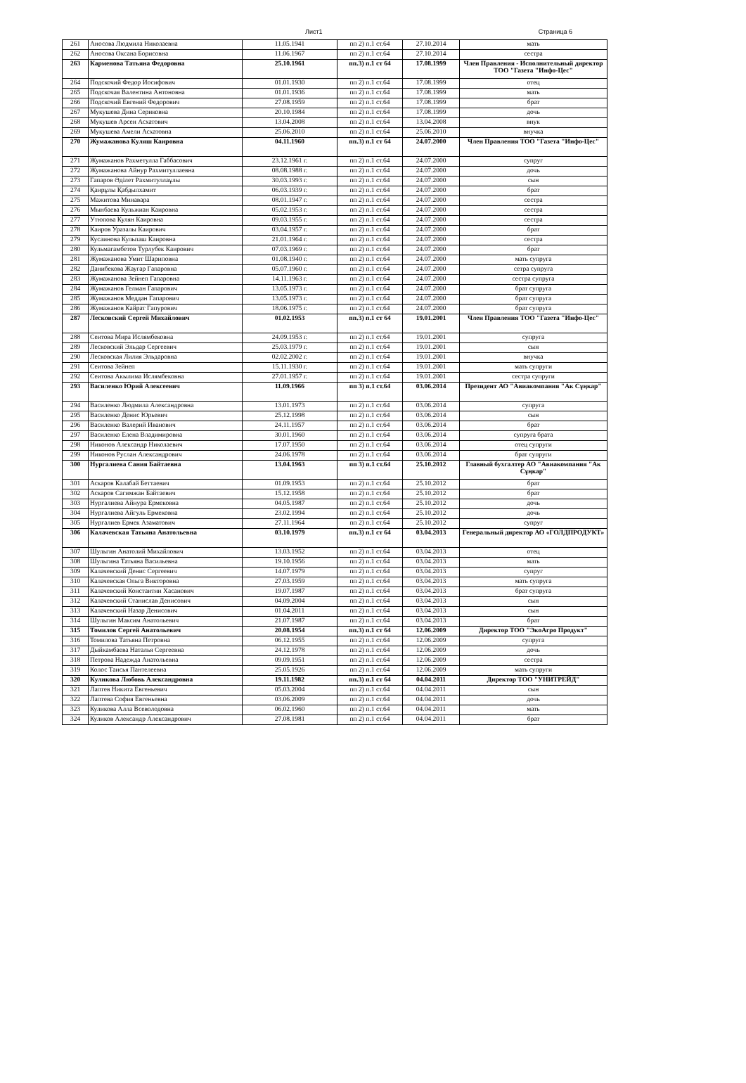Лист1 Страница 6
| 261 | Аносова Людмила Николаевна | 11.05.1941 | пп 2) п.1 ст.64 | 27.10.2014 | мать |
| 262 | Аносова Оксана Борисовна | 11.06.1967 | пп 2) п.1 ст.64 | 27.10.2014 | сестра |
| 263 | Карменова Татьяна Федоровна | 25.10.1961 | пп.3) п.1 ст 64 | 17.08.1999 | Член Правления - Исполнительный директор ТОО "Газета "Инфо-Цес" |
| 264 | Подскочий Федор Иосифович | 01.01.1930 | пп 2) п.1 ст.64 | 17.08.1999 | отец |
| 265 | Подскочая Валентина Антоновна | 01.01.1936 | пп 2) п.1 ст.64 | 17.08.1999 | мать |
| 266 | Подскочий Евгений Федорович | 27.08.1959 | пп 2) п.1 ст.64 | 17.08.1999 | брат |
| 267 | Мукушева Дина Сериковна | 20.10.1984 | пп 2) п.1 ст.64 | 17.08.1999 | дочь |
| 268 | Мукушев Арсен Асхатович | 13.04.2008 | пп 2) п.1 ст.64 | 13.04.2008 | внук |
| 269 | Мукушева Амели Асхатовна | 25.06.2010 | пп 2) п.1 ст.64 | 25.06.2010 | внучка |
| 270 | Жумажанова Куляш Каировна | 04.11.1960 | пп.3) п.1 ст 64 | 24.07.2000 | Член Правления ТОО "Газета "Инфо-Цес" |
| 271 | Жумажанов Рахметулла Габбасович | 23.12.1961 г. | пп 2) п.1 ст.64 | 24.07.2000 | супруг |
| 272 | Жумажанова Айнур Рахмитуллаевна | 08.08.1988 г. | пп 2) п.1 ст.64 | 24.07.2000 | дочь |
| 273 | Гапаров Әділет Рахмитуллаұлы | 30.03.1993 г. | пп 2) п.1 ст.64 | 24.07.2000 | сын |
| 274 | Қаирұлы Қабдылхамит | 06.03.1939 г. | пп 2) п.1 ст.64 | 24.07.2000 | брат |
| 275 | Мажитова Минавара | 08.01.1947 г. | пп 2) п.1 ст.64 | 24.07.2000 | сестра |
| 276 | Мынбаева Кульжиан Каировна | 05.02.1953 г. | пп 2) п.1 ст.64 | 24.07.2000 | сестра |
| 277 | Утюпова Кулян Каировна | 09.03.1955 г. | пп 2) п.1 ст.64 | 24.07.2000 | сестра |
| 278 | Каиров Уразалы Каирович | 03.04.1957 г. | пп 2) п.1 ст.64 | 24.07.2000 | брат |
| 279 | Кусаинова Кульпаш Каировна | 21.01.1964 г. | пп 2) п.1 ст.64 | 24.07.2000 | сестра |
| 280 | Кульмагамбетов Турлубек Каирович | 07.03.1969 г. | пп 2) п.1 ст.64 | 24.07.2000 | брат |
| 281 | Жумажанова Умит Шариповна | 01.08.1940 г. | пп 2) п.1 ст.64 | 24.07.2000 | мать супруга |
| 282 | Данибекова Жаугар Гапаровна | 05.07.1960 г. | пп 2) п.1 ст.64 | 24.07.2000 | сетра супруга |
| 283 | Жумажанова Зейнеп Гапаровна | 14.11.1963 г. | пп 2) п.1 ст.64 | 24.07.2000 | сестра супруга |
| 284 | Жумажанов Гелман Гапарович | 13.05.1973 г. | пп 2) п.1 ст.64 | 24.07.2000 | брат супруга |
| 285 | Жумажанов Меддан Гапарович | 13.05.1973 г. | пп 2) п.1 ст.64 | 24.07.2000 | брат супруга |
| 286 | Жумажанов Кайрат Гапурович | 18.06.1975 г. | пп 2) п.1 ст.64 | 24.07.2000 | брат супруга |
| 287 | Лесковский Сергей Михайлович | 01.02.1953 | пп.3) п.1 ст 64 | 19.01.2001 | Член Правления ТОО "Газета "Инфо-Цес" |
| 288 | Сеитова Мира Ислямбековна | 24.09.1953 г. | пп 2) п.1 ст.64 | 19.01.2001 | супруга |
| 289 | Лесковский Эльдар Сергеевич | 25.03.1979 г. | пп 2) п.1 ст.64 | 19.01.2001 | сын |
| 290 | Лесковская Лилия Эльдаровна | 02.02.2002 г. | пп 2) п.1 ст.64 | 19.01.2001 | внучка |
| 291 | Сеитова Зейнеп | 15.11.1930 г. | пп 2) п.1 ст.64 | 19.01.2001 | мать супруги |
| 292 | Сеитова Акылима Ислямбековна | 27.01.1957 г. | пп 2) п.1 ст.64 | 19.01.2001 | сестра супруги |
| 293 | Василенко Юрий Алексеевич | 11.09.1966 | пп 3) п.1 ст.64 | 03.06.2014 | Президент АО "Авиакомпания "Ак Сұңкар" |
| 294 | Василенко Людмила Александровна | 13.01.1973 | пп 2) п.1 ст.64 | 03.06.2014 | супруга |
| 295 | Василенко Денис Юрьевич | 25.12.1998 | пп 2) п.1 ст.64 | 03.06.2014 | сын |
| 296 | Василенко Валерий Иванович | 24.11.1957 | пп 2) п.1 ст.64 | 03.06.2014 | брат |
| 297 | Василенко Елена Владимировна | 30.01.1960 | пп 2) п.1 ст.64 | 03.06.2014 | супруга брата |
| 298 | Никонов Александр Николаевич | 17.07.1950 | пп 2) п.1 ст.64 | 03.06.2014 | отец супруги |
| 299 | Никонов Руслан Александрович | 24.06.1978 | пп 2) п.1 ст.64 | 03.06.2014 | брат супруги |
| 300 | Нургалиева Сания Байтаевна | 13.04.1963 | пп 3) п.1 ст.64 | 25.10.2012 | Главный бухгалтер АО "Авиакомпания "Ак Сұңкар" |
| 301 | Аскаров Калабай Беттаевич | 01.09.1953 | пп 2) п.1 ст.64 | 25.10.2012 | брат |
| 302 | Аскаров Сагимжан Байтаевич | 15.12.1958 | пп 2) п.1 ст.64 | 25.10.2012 | брат |
| 303 | Нургалиева Айнура Ермековна | 04.05.1987 | пп 2) п.1 ст.64 | 25.10.2012 | дочь |
| 304 | Нургалиева Айгуль Ермековна | 23.02.1994 | пп 2) п.1 ст.64 | 25.10.2012 | дочь |
| 305 | Нургалиев Ермек Азаматович | 27.11.1964 | пп 2) п.1 ст.64 | 25.10.2012 | супруг |
| 306 | Калачевская Татьяна Анатольевна | 03.10.1979 | пп.3) п.1 ст 64 | 03.04.2013 | Генеральный директор АО «ГОЛДПРОДУКТ» |
| 307 | Шульгин Анатолий Михайлович | 13.03.1952 | пп 2) п.1 ст.64 | 03.04.2013 | отец |
| 308 | Шульгина Татьяна Васильевна | 19.10.1956 | пп 2) п.1 ст.64 | 03.04.2013 | мать |
| 309 | Калачевский Денис Сергеевич | 14.07.1979 | пп 2) п.1 ст.64 | 03.04.2013 | супруг |
| 310 | Калачевская Ольга Викторовна | 27.03.1959 | пп 2) п.1 ст.64 | 03.04.2013 | мать супруга |
| 311 | Калачевский Константин Хасанович | 19.07.1987 | пп 2) п.1 ст.64 | 03.04.2013 | брат супруга |
| 312 | Калачевский Станислав Денисович | 04.09.2004 | пп 2) п.1 ст.64 | 03.04.2013 | сын |
| 313 | Калачевский Назар Денисович | 01.04.2011 | пп 2) п.1 ст.64 | 03.04.2013 | сын |
| 314 | Шульгин Максим Анатольевич | 21.07.1987 | пп 2) п.1 ст.64 | 03.04.2013 | брат |
| 315 | Томилов Сергей Анатольевич | 20.08.1954 | пп.3) п.1 ст 64 | 12.06.2009 | Директор ТОО "ЭкоАгро Продукт" |
| 316 | Томилова Татьяна Петровна | 06.12.1955 | пп 2) п.1 ст.64 | 12.06.2009 | супруга |
| 317 | Дыйкамбаева Наталья Сергеевна | 24.12.1978 | пп 2) п.1 ст.64 | 12.06.2009 | дочь |
| 318 | Петрова Надежда Анатольевна | 09.09.1951 | пп 2) п.1 ст.64 | 12.06.2009 | сестра |
| 319 | Колос Таисья Пантелеевна | 25.05.1926 | пп 2) п.1 ст.64 | 12.06.2009 | мать супруги |
| 320 | Куликова Любовь Александровна | 19.11.1982 | пп.3) п.1 ст 64 | 04.04.2011 | Директор ТОО "УНИТРЕЙД" |
| 321 | Лаптев Никита Евгеньевич | 05.03.2004 | пп 2) п.1 ст.64 | 04.04.2011 | сын |
| 322 | Лаптева София Евгеньевна | 03.06.2009 | пп 2) п.1 ст.64 | 04.04.2011 | дочь |
| 323 | Куликова Алла Всеволодовна | 06.02.1960 | пп 2) п.1 ст.64 | 04.04.2011 | мать |
| 324 | Куликов Александр Александрович | 27.08.1981 | пп 2) п.1 ст.64 | 04.04.2011 | брат |